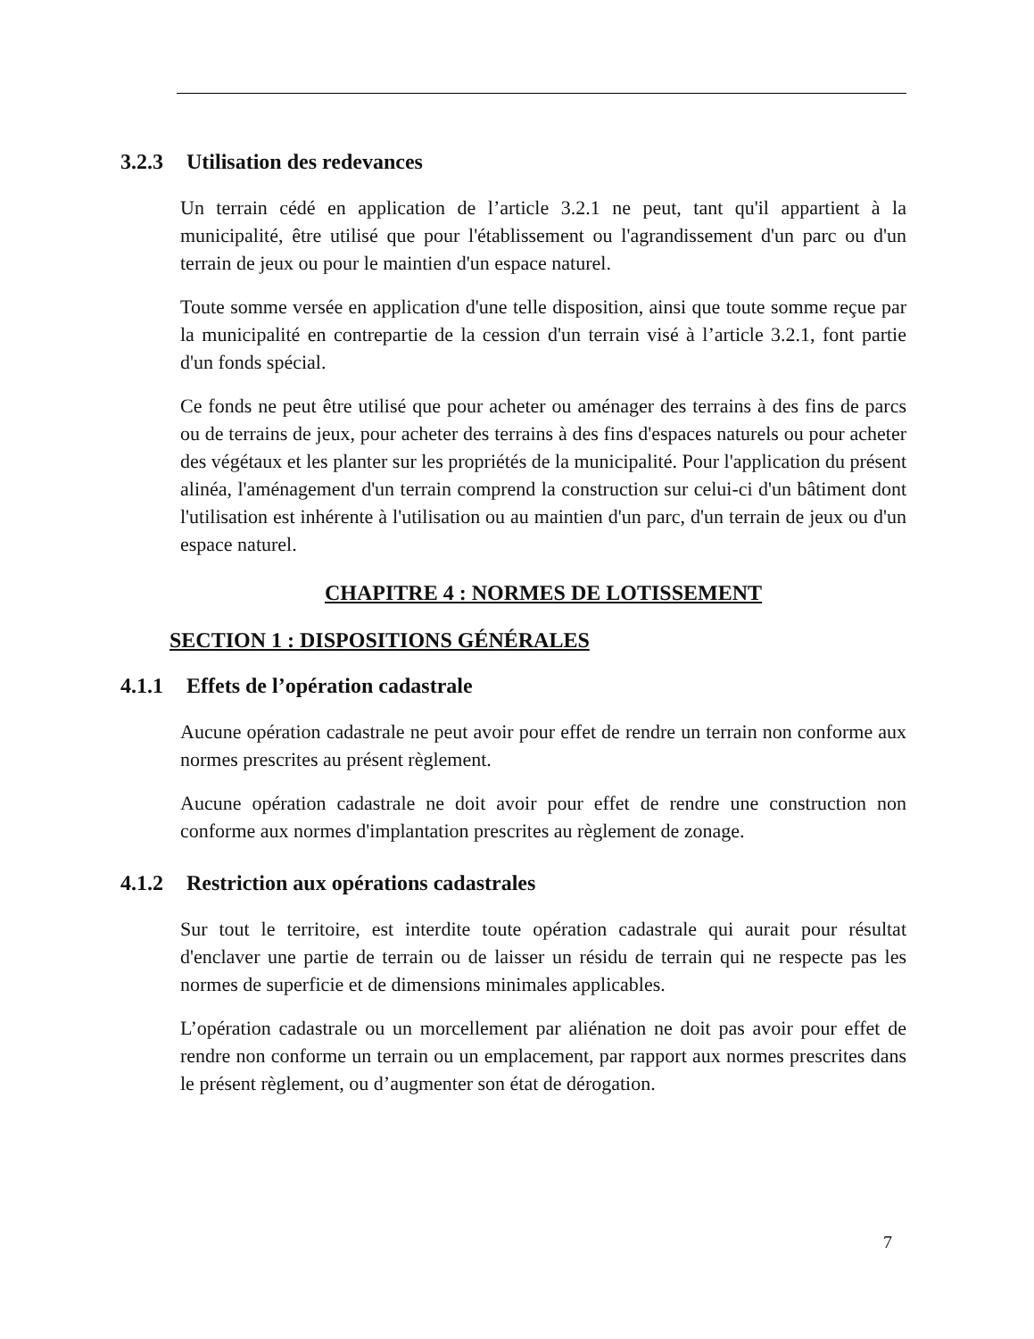3.2.3 Utilisation des redevances
Un terrain cédé en application de l’article 3.2.1 ne peut, tant qu'il appartient à la municipalité, être utilisé que pour l'établissement ou l'agrandissement d'un parc ou d'un terrain de jeux ou pour le maintien d'un espace naturel.
Toute somme versée en application d'une telle disposition, ainsi que toute somme reçue par la municipalité en contrepartie de la cession d'un terrain visé à l’article 3.2.1, font partie d'un fonds spécial.
Ce fonds ne peut être utilisé que pour acheter ou aménager des terrains à des fins de parcs ou de terrains de jeux, pour acheter des terrains à des fins d'espaces naturels ou pour acheter des végétaux et les planter sur les propriétés de la municipalité. Pour l'application du présent alinéa, l'aménagement d'un terrain comprend la construction sur celui-ci d'un bâtiment dont l'utilisation est inhérente à l'utilisation ou au maintien d'un parc, d'un terrain de jeux ou d'un espace naturel.
CHAPITRE 4 : NORMES DE LOTISSEMENT
SECTION 1 : DISPOSITIONS GÉNÉRALES
4.1.1 Effets de l’opération cadastrale
Aucune opération cadastrale ne peut avoir pour effet de rendre un terrain non conforme aux normes prescrites au présent règlement.
Aucune opération cadastrale ne doit avoir pour effet de rendre une construction non conforme aux normes d'implantation prescrites au règlement de zonage.
4.1.2 Restriction aux opérations cadastrales
Sur tout le territoire, est interdite toute opération cadastrale qui aurait pour résultat d'enclaver une partie de terrain ou de laisser un résidu de terrain qui ne respecte pas les normes de superficie et de dimensions minimales applicables.
L’opération cadastrale ou un morcellement par aliénation ne doit pas avoir pour effet de rendre non conforme un terrain ou un emplacement, par rapport aux normes prescrites dans le présent règlement, ou d’augmenter son état de dérogation.
7